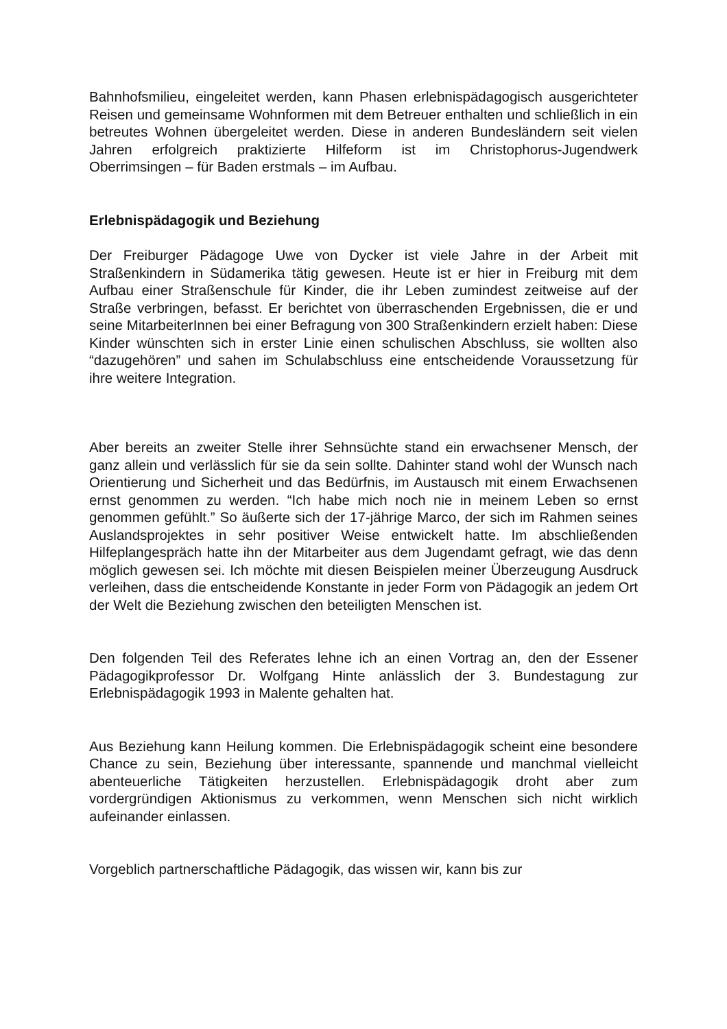Bahnhofsmilieu, eingeleitet werden, kann Phasen erlebnispädagogisch ausgerichteter Reisen und gemeinsame Wohnformen mit dem Betreuer enthalten und schließlich in ein betreutes Wohnen übergeleitet werden. Diese in anderen Bundesländern seit vielen Jahren erfolgreich praktizierte Hilfeform ist im Christophorus-Jugendwerk Oberrimsingen – für Baden erstmals – im Aufbau.
Erlebnispädagogik und Beziehung
Der Freiburger Pädagoge Uwe von Dycker ist viele Jahre in der Arbeit mit Straßenkindern in Südamerika tätig gewesen. Heute ist er hier in Freiburg mit dem Aufbau einer Straßenschule für Kinder, die ihr Leben zumindest zeitweise auf der Straße verbringen, befasst. Er berichtet von überraschenden Ergebnissen, die er und seine MitarbeiterInnen bei einer Befragung von 300 Straßenkindern erzielt haben: Diese Kinder wünschten sich in erster Linie einen schulischen Abschluss, sie wollten also “dazugehören” und sahen im Schulabschluss eine entscheidende Voraussetzung für ihre weitere Integration.
Aber bereits an zweiter Stelle ihrer Sehnsüchte stand ein erwachsener Mensch, der ganz allein und verlässlich für sie da sein sollte. Dahinter stand wohl der Wunsch nach Orientierung und Sicherheit und das Bedürfnis, im Austausch mit einem Erwachsenen ernst genommen zu werden. “Ich habe mich noch nie in meinem Leben so ernst genommen gefühlt.” So äußerte sich der 17-jährige Marco, der sich im Rahmen seines Auslandsprojektes in sehr positiver Weise entwickelt hatte. Im abschließenden Hilfeplangespräch hatte ihn der Mitarbeiter aus dem Jugendamt gefragt, wie das denn möglich gewesen sei. Ich möchte mit diesen Beispielen meiner Überzeugung Ausdruck verleihen, dass die entscheidende Konstante in jeder Form von Pädagogik an jedem Ort der Welt die Beziehung zwischen den beteiligten Menschen ist.
Den folgenden Teil des Referates lehne ich an einen Vortrag an, den der Essener Pädagogikprofessor Dr. Wolfgang Hinte anlässlich der 3. Bundestagung zur Erlebnispädagogik 1993 in Malente gehalten hat.
Aus Beziehung kann Heilung kommen. Die Erlebnispädagogik scheint eine besondere Chance zu sein, Beziehung über interessante, spannende und manchmal vielleicht abenteuerliche Tätigkeiten herzustellen. Erlebnispädagogik droht aber zum vordergründigen Aktionismus zu verkommen, wenn Menschen sich nicht wirklich aufeinander einlassen.
Vorgeblich partnerschaftliche Pädagogik, das wissen wir, kann bis zur